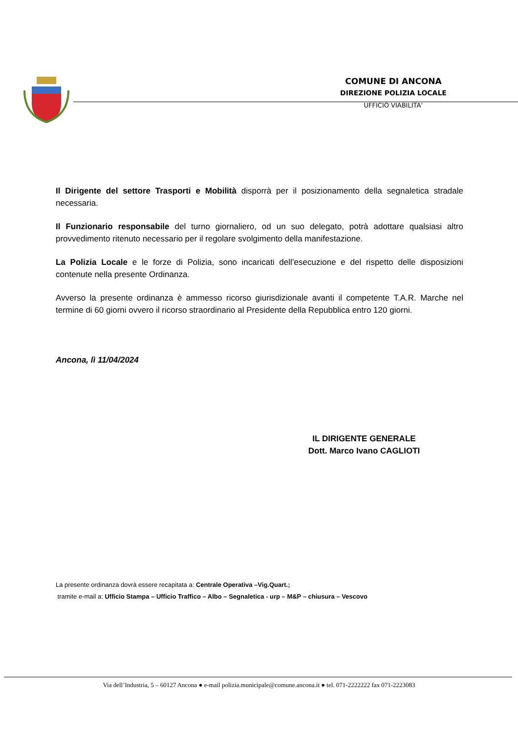COMUNE DI ANCONA
DIREZIONE POLIZIA LOCALE
UFFICIO VIABILITA’
Il Dirigente del settore Trasporti e Mobilità disporrà per il posizionamento della segnaletica stradale necessaria.
Il Funzionario responsabile del turno giornaliero, od un suo delegato, potrà adottare qualsiasi altro provvedimento ritenuto necessario per il regolare svolgimento della manifestazione.
La Polizia Locale e le forze di Polizia, sono incaricati dell’esecuzione e del rispetto delle disposizioni contenute nella presente Ordinanza.
Avverso la presente ordinanza è ammesso ricorso giurisdizionale avanti il competente T.A.R. Marche nel termine di 60 giorni ovvero il ricorso straordinario al Presidente della Repubblica entro 120 giorni.
Ancona, lì 11/04/2024
IL DIRIGENTE GENERALE
Dott. Marco Ivano CAGLIOTI
La presente ordinanza dovrà essere recapitata a: Centrale Operativa –Vig.Quart.;
tramite e-mail a: Ufficio Stampa – Ufficio Traffico – Albo – Segnaletica - urp – M&P – chiusura – Vescovo
Via dell’Industria, 5 – 60127 Ancona ● e-mail polizia.municipale@comune.ancona.it ● tel. 071-2222222 fax 071-2223083